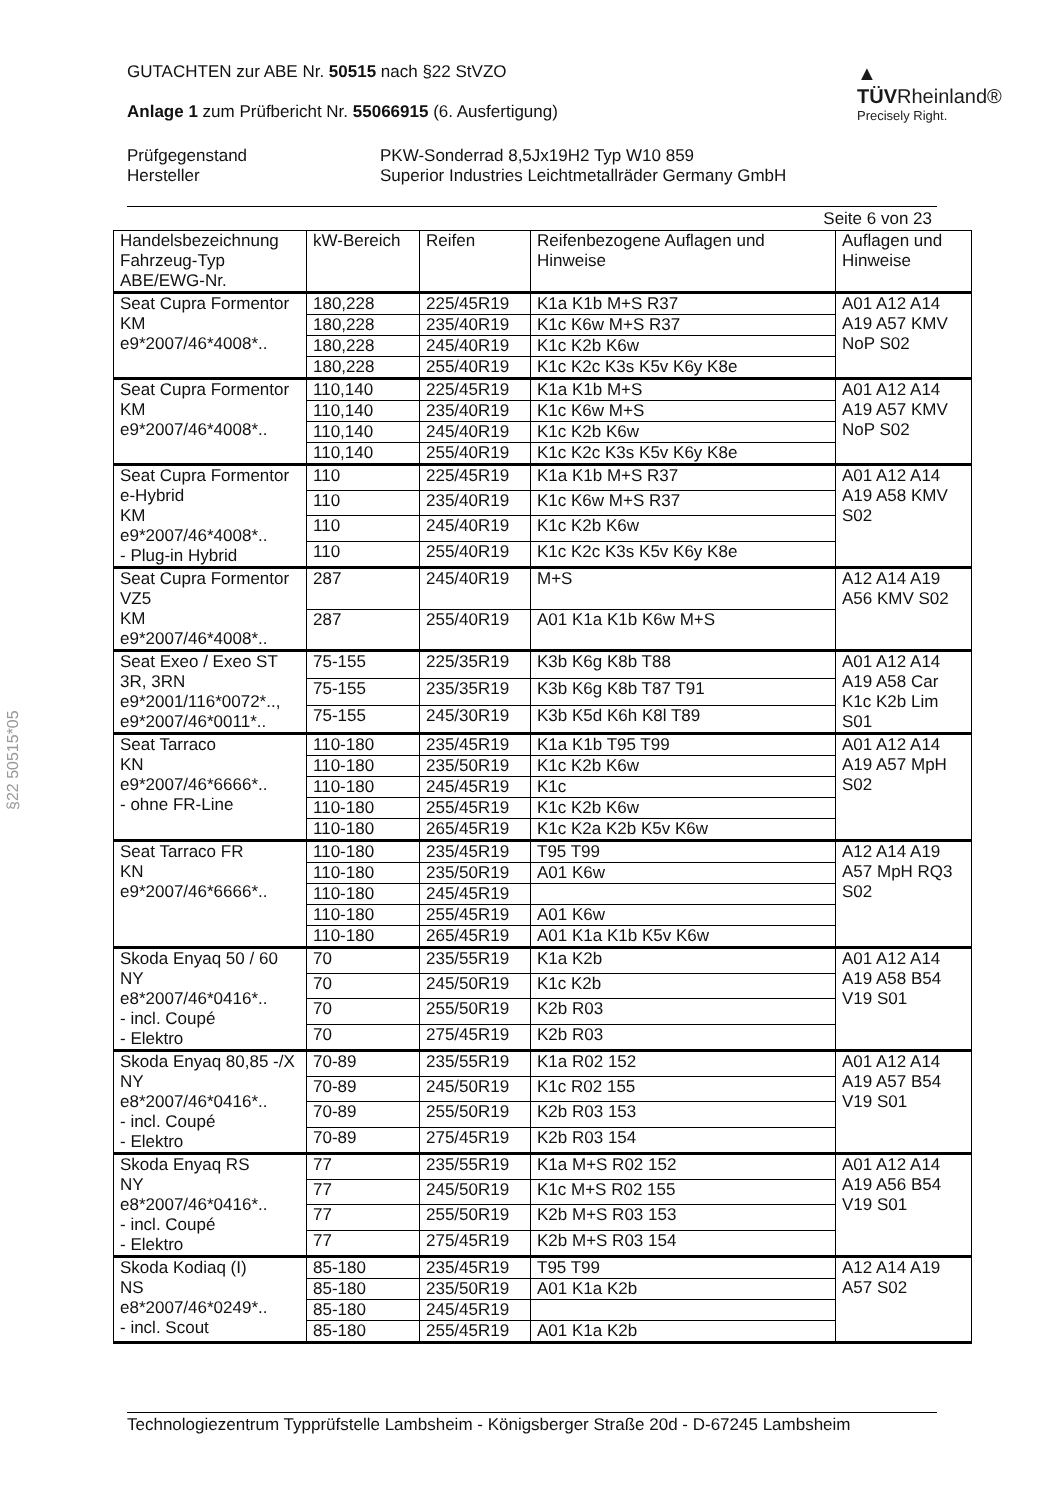▲ TÜVRheinland®
Precisely Right.
GUTACHTEN zur ABE Nr. 50515 nach §22 StVZO
Anlage 1 zum Prüfbericht Nr. 55066915 (6. Ausfertigung)
Prüfgegenstand
Hersteller PKW-Sonderrad 8,5Jx19H2 Typ W10 859
Superior Industries Leichtmetallräder Germany GmbH
Seite 6 von 23
§22 50515*05
| Handelsbezeichnung Fahrzeug-Typ ABE/EWG-Nr. | kW-Bereich | Reifen | Reifenbezogene Auflagen und Hinweise | Auflagen und Hinweise |
| --- | --- | --- | --- | --- |
| Seat Cupra Formentor KM e9*2007/46*4008*.. | 180,228 | 225/45R19 | K1a K1b M+S R37 | A01 A12 A14 A19 A57 KMV NoP S02 |
| | 180,228 | 235/40R19 | K1c K6w M+S R37 | |
| | 180,228 | 245/40R19 | K1c K2b K6w | |
| | 180,228 | 255/40R19 | K1c K2c K3s K5v K6y K8e | |
| Seat Cupra Formentor KM e9*2007/46*4008*.. | 110,140 | 225/45R19 | K1a K1b M+S | A01 A12 A14 A19 A57 KMV NoP S02 |
| | 110,140 | 235/40R19 | K1c K6w M+S | |
| | 110,140 | 245/40R19 | K1c K2b K6w | |
| | 110,140 | 255/40R19 | K1c K2c K3s K5v K6y K8e | |
| Seat Cupra Formentor e-Hybrid KM e9*2007/46*4008*.. - Plug-in Hybrid | 110 | 225/45R19 | K1a K1b M+S R37 | A01 A12 A14 A19 A58 KMV S02 |
| | 110 | 235/40R19 | K1c K6w M+S R37 | |
| | 110 | 245/40R19 | K1c K2b K6w | |
| | 110 | 255/40R19 | K1c K2c K3s K5v K6y K8e | |
| Seat Cupra Formentor VZ5 KM e9*2007/46*4008*.. | 287 | 245/40R19 | M+S | A12 A14 A19 A56 KMV S02 |
| | 287 | 255/40R19 | A01 K1a K1b K6w M+S | |
| Seat Exeo / Exeo ST 3R, 3RN e9*2001/116*0072*.., e9*2007/46*0011*.. | 75-155 | 225/35R19 | K3b K6g K8b T88 | A01 A12 A14 A19 A58 Car K1c K2b Lim S01 |
| | 75-155 | 235/35R19 | K3b K6g K8b T87 T91 | |
| | 75-155 | 245/30R19 | K3b K5d K6h K8l T89 | |
| Seat Tarraco KN e9*2007/46*6666*.. - ohne FR-Line | 110-180 | 235/45R19 | K1a K1b T95 T99 | A01 A12 A14 A19 A57 MpH S02 |
| | 110-180 | 235/50R19 | K1c K2b K6w | |
| | 110-180 | 245/45R19 | K1c | |
| | 110-180 | 255/45R19 | K1c K2b K6w | |
| | 110-180 | 265/45R19 | K1c K2a K2b K5v K6w | |
| Seat Tarraco FR KN e9*2007/46*6666*.. | 110-180 | 235/45R19 | T95 T99 | A12 A14 A19 A57 MpH RQ3 S02 |
| | 110-180 | 235/50R19 | A01 K6w | |
| | 110-180 | 245/45R19 | | |
| | 110-180 | 255/45R19 | A01 K6w | |
| | 110-180 | 265/45R19 | A01 K1a K1b K5v K6w | |
| Skoda Enyaq 50 / 60 NY e8*2007/46*0416*.. - incl. Coupé - Elektro | 70 | 235/55R19 | K1a K2b | A01 A12 A14 A19 A58 B54 V19 S01 |
| | 70 | 245/50R19 | K1c K2b | |
| | 70 | 255/50R19 | K2b R03 | |
| | 70 | 275/45R19 | K2b R03 | |
| Skoda Enyaq 80,85 -/X NY e8*2007/46*0416*.. - incl. Coupé - Elektro | 70-89 | 235/55R19 | K1a R02 152 | A01 A12 A14 A19 A57 B54 V19 S01 |
| | 70-89 | 245/50R19 | K1c R02 155 | |
| | 70-89 | 255/50R19 | K2b R03 153 | |
| | 70-89 | 275/45R19 | K2b R03 154 | |
| Skoda Enyaq RS NY e8*2007/46*0416*.. - incl. Coupé - Elektro | 77 | 235/55R19 | K1a M+S R02 152 | A01 A12 A14 A19 A56 B54 V19 S01 |
| | 77 | 245/50R19 | K1c M+S R02 155 | |
| | 77 | 255/50R19 | K2b M+S R03 153 | |
| | 77 | 275/45R19 | K2b M+S R03 154 | |
| Skoda Kodiaq (I) NS e8*2007/46*0249*.. - incl. Scout | 85-180 | 235/45R19 | T95 T99 | A12 A14 A19 A57 S02 |
| | 85-180 | 235/50R19 | A01 K1a K2b | |
| | 85-180 | 245/45R19 | | |
| | 85-180 | 255/45R19 | A01 K1a K2b | |
Technologiezentrum Typprüfstelle Lambsheim - Königsberger Straße 20d - D-67245 Lambsheim